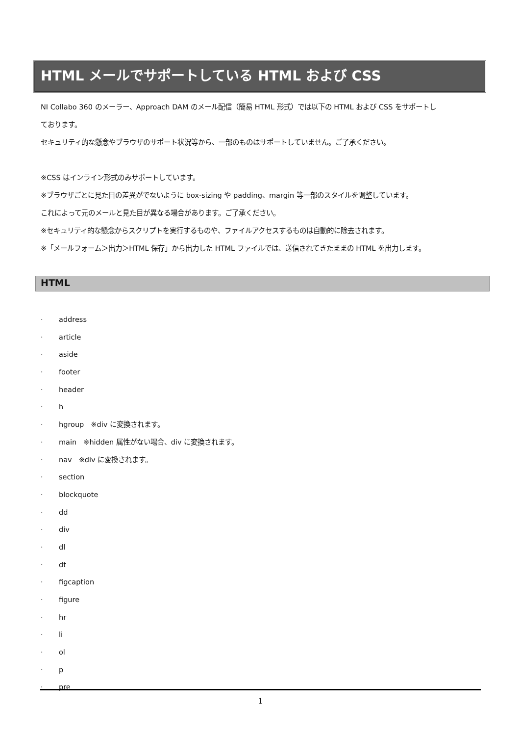HTML メールでサポートしている HTML および CSS
NI Collabo 360 のメーラー、Approach DAM のメール配信（簡易 HTML 形式）では以下の HTML および CSS をサポートし
ております。
セキュリティ的な懸念やブラウザのサポート状況等から、一部のものはサポートしていません。ご了承ください。
※CSS はインライン形式のみサポートしています。
※ブラウザごとに見た目の差異がでないように box-sizing や padding、margin 等一部のスタイルを調整しています。
これによって元のメールと見た目が異なる場合があります。ご了承ください。
※セキュリティ的な懸念からスクリプトを実行するものや、ファイルアクセスするものは自動的に除去されます。
※「メールフォーム＞出力＞HTML 保存」から出力した HTML ファイルでは、送信されてきたままの HTML を出力します。
HTML
· address
· article
· aside
· footer
· header
· h
· hgroup　※div に変換されます。
· main　※hidden 属性がない場合、div に変換されます。
· nav　※div に変換されます。
· section
· blockquote
· dd
· div
· dl
· dt
· figcaption
· figure
· hr
· li
· ol
· p
· pre
1